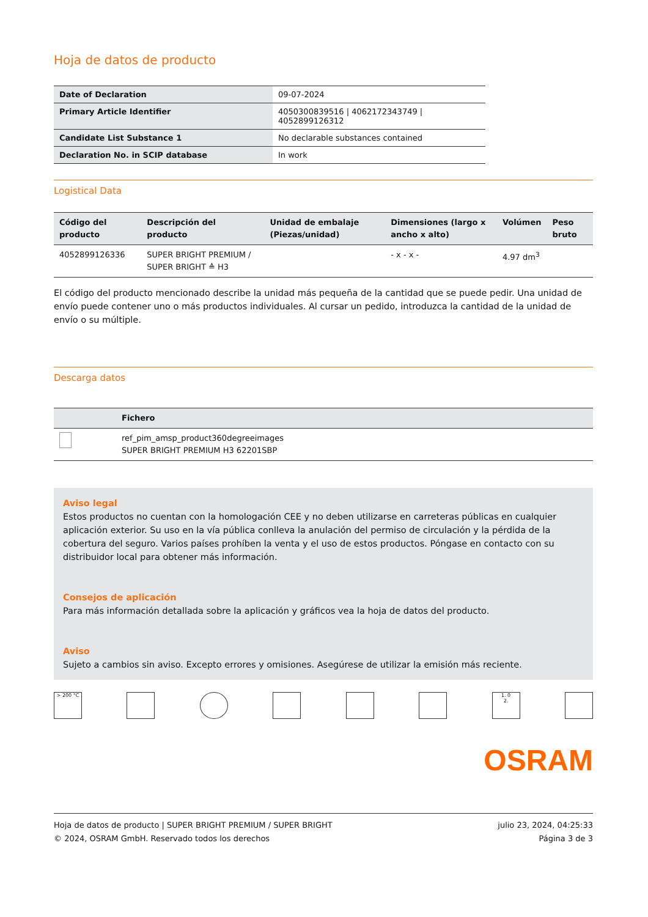Hoja de datos de producto
| Date of Declaration | 09-07-2024 |
| Primary Article Identifier | 4050300839516 / 4062172343749 / 4052899126312 |
| Candidate List Substance 1 | No declarable substances contained |
| Declaration No. in SCIP database | In work |
Logistical Data
| Código del producto | Descripción del producto | Unidad de embalaje (Piezas/unidad) | Dimensiones (largo x ancho x alto) | Volúmen | Peso bruto |
| --- | --- | --- | --- | --- | --- |
| 4052899126336 | SUPER BRIGHT PREMIUM / SUPER BRIGHT ≙ H3 | | - x - x - | 4.97 dm<sup>3</sup> | |
El código del producto mencionado describe la unidad más pequeña de la cantidad que se puede pedir. Una unidad de envío puede contener uno o más productos individuales. Al cursar un pedido, introduzca la cantidad de la unidad de envío o su múltiple.
Descarga datos
| | Fichero |
| --- | --- |
| | ref_pim_amsp_product360degreeimages SUPER BRIGHT PREMIUM H3 62201SBP |
Aviso legal
Estos productos no cuentan con la homologación CEE y no deben utilizarse en carreteras públicas en cualquier aplicación exterior. Su uso en la vía pública conlleva la anulación del permiso de circulación y la pérdida de la cobertura del seguro. Varios países prohíben la venta y el uso de estos productos. Póngase en contacto con su distribuidor local para obtener más información.
Consejos de aplicación
Para más información detallada sobre la aplicación y gráficos vea la hoja de datos del producto.
Aviso
Sujeto a cambios sin aviso. Excepto errores y omisiones. Asegúrese de utilizar la emisión más reciente.
> 200 °C 1. 0
2.
OSRAM
Hoja de datos de producto | SUPER BRIGHT PREMIUM / SUPER BRIGHT
© 2024, OSRAM GmbH. Reservado todos los derechos
julio 23, 2024, 04:25:33
Página 3 de 3